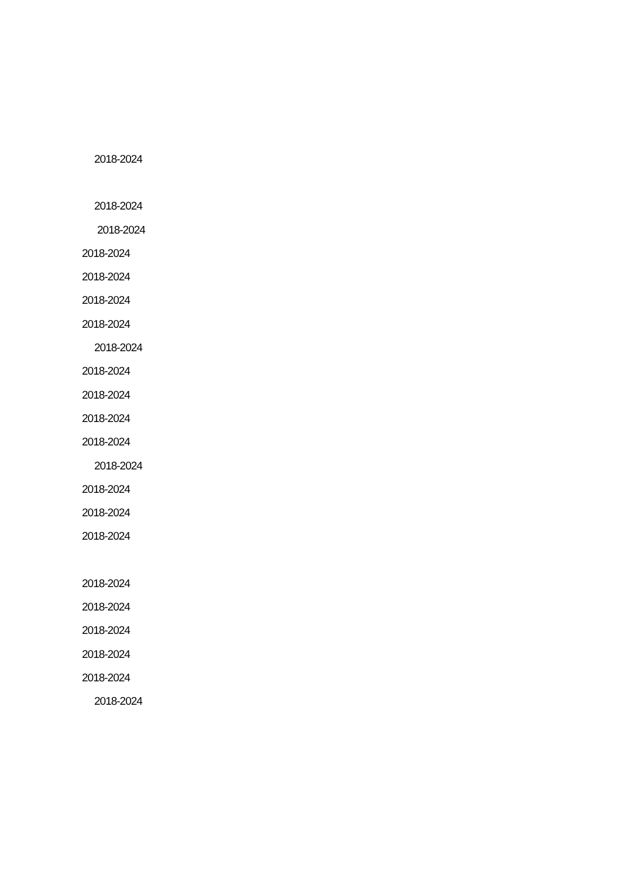2018-2024
2018-2024
2018-2024
2018-2024
2018-2024
2018-2024
2018-2024
2018-2024
2018-2024
2018-2024
2018-2024
2018-2024
2018-2024
2018-2024
2018-2024
2018-2024
2018-2024
2018-2024
2018-2024
2018-2024
2018-2024
2018-2024